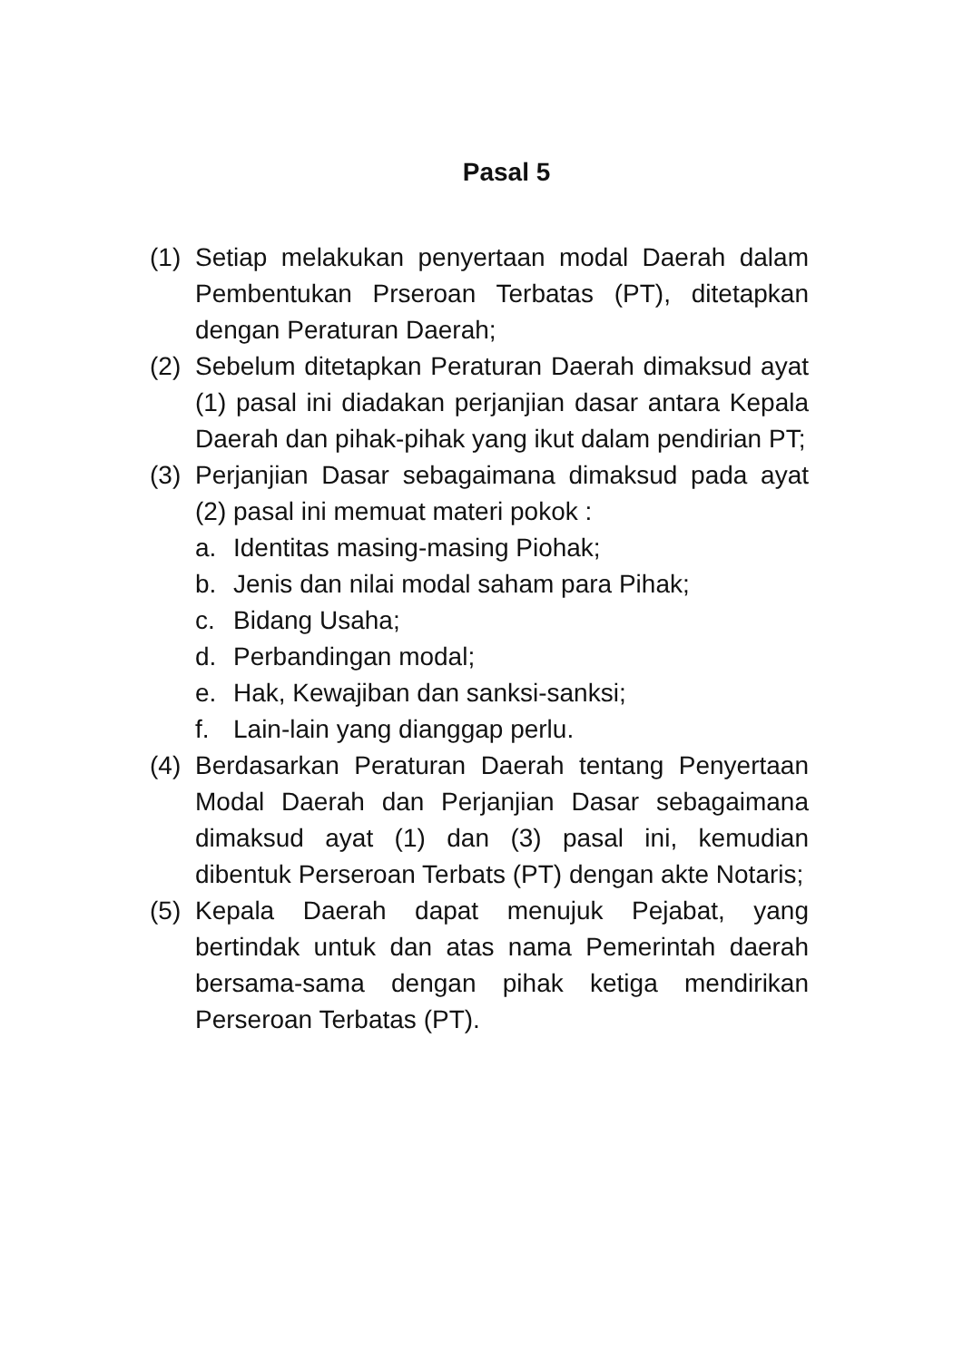Pasal 5
(1)
Setiap melakukan penyertaan modal Daerah dalam Pembentukan Prseroan Terbatas (PT), ditetapkan dengan Peraturan Daerah;
(2)
Sebelum ditetapkan Peraturan Daerah dimaksud ayat (1) pasal ini diadakan perjanjian dasar antara Kepala Daerah dan pihak-pihak yang ikut dalam pendirian PT;
(3)
Perjanjian Dasar sebagaimana dimaksud pada ayat (2) pasal ini memuat materi pokok :
a. Identitas masing-masing Piohak;
b. Jenis dan nilai modal saham para Pihak;
c. Bidang Usaha;
d. Perbandingan modal;
e. Hak, Kewajiban dan sanksi-sanksi;
f. Lain-lain yang dianggap perlu.
(4)
Berdasarkan Peraturan Daerah tentang Penyertaan Modal Daerah dan Perjanjian Dasar sebagaimana dimaksud ayat (1) dan (3) pasal ini, kemudian dibentuk Perseroan Terbats (PT) dengan akte Notaris;
(5)
Kepala Daerah dapat menujuk Pejabat, yang bertindak untuk dan atas nama Pemerintah daerah bersama-sama dengan pihak ketiga mendirikan Perseroan Terbatas (PT).